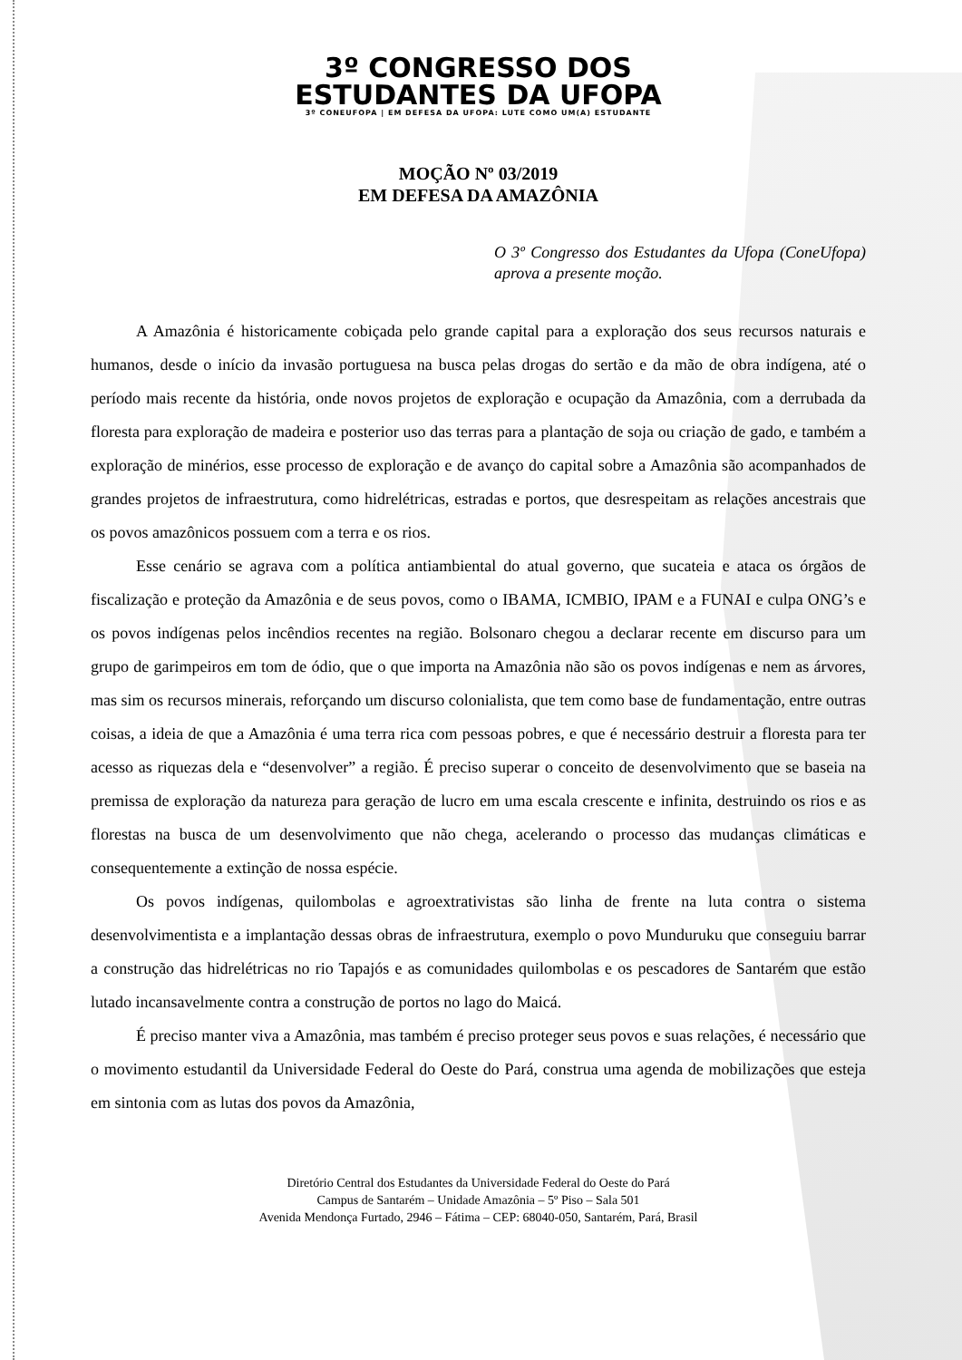3º CONGRESSO DOS
ESTUDANTES DA UFOPA
3º CONEUFOPA | EM DEFESA DA UFOPA: LUTE COMO UM(A) ESTUDANTE
MOÇÃO Nº 03/2019
EM DEFESA DA AMAZÔNIA
O 3º Congresso dos Estudantes da Ufopa (ConeUfopa) aprova a presente moção.
A Amazônia é historicamente cobiçada pelo grande capital para a exploração dos seus recursos naturais e humanos, desde o início da invasão portuguesa na busca pelas drogas do sertão e da mão de obra indígena, até o período mais recente da história, onde novos projetos de exploração e ocupação da Amazônia, com a derrubada da floresta para exploração de madeira e posterior uso das terras para a plantação de soja ou criação de gado, e também a exploração de minérios, esse processo de exploração e de avanço do capital sobre a Amazônia são acompanhados de grandes projetos de infraestrutura, como hidrelétricas, estradas e portos, que desrespeitam as relações ancestrais que os povos amazônicos possuem com a terra e os rios.
Esse cenário se agrava com a política antiambiental do atual governo, que sucateia e ataca os órgãos de fiscalização e proteção da Amazônia e de seus povos, como o IBAMA, ICMBIO, IPAM e a FUNAI e culpa ONG’s e os povos indígenas pelos incêndios recentes na região. Bolsonaro chegou a declarar recente em discurso para um grupo de garimpeiros em tom de ódio, que o que importa na Amazônia não são os povos indígenas e nem as árvores, mas sim os recursos minerais, reforçando um discurso colonialista, que tem como base de fundamentação, entre outras coisas, a ideia de que a Amazônia é uma terra rica com pessoas pobres, e que é necessário destruir a floresta para ter acesso as riquezas dela e “desenvolver” a região. É preciso superar o conceito de desenvolvimento que se baseia na premissa de exploração da natureza para geração de lucro em uma escala crescente e infinita, destruindo os rios e as florestas na busca de um desenvolvimento que não chega, acelerando o processo das mudanças climáticas e consequentemente a extinção de nossa espécie.
Os povos indígenas, quilombolas e agroextrativistas são linha de frente na luta contra o sistema desenvolvimentista e a implantação dessas obras de infraestrutura, exemplo o povo Munduruku que conseguiu barrar a construção das hidrelétricas no rio Tapajós e as comunidades quilombolas e os pescadores de Santarém que estão lutado incansavelmente contra a construção de portos no lago do Maicá.
É preciso manter viva a Amazônia, mas também é preciso proteger seus povos e suas relações, é necessário que o movimento estudantil da Universidade Federal do Oeste do Pará, construa uma agenda de mobilizações que esteja em sintonia com as lutas dos povos da Amazônia,
Diretório Central dos Estudantes da Universidade Federal do Oeste do Pará
Campus de Santarém – Unidade Amazônia – 5º Piso – Sala 501
Avenida Mendonça Furtado, 2946 – Fátima – CEP: 68040-050, Santarém, Pará, Brasil